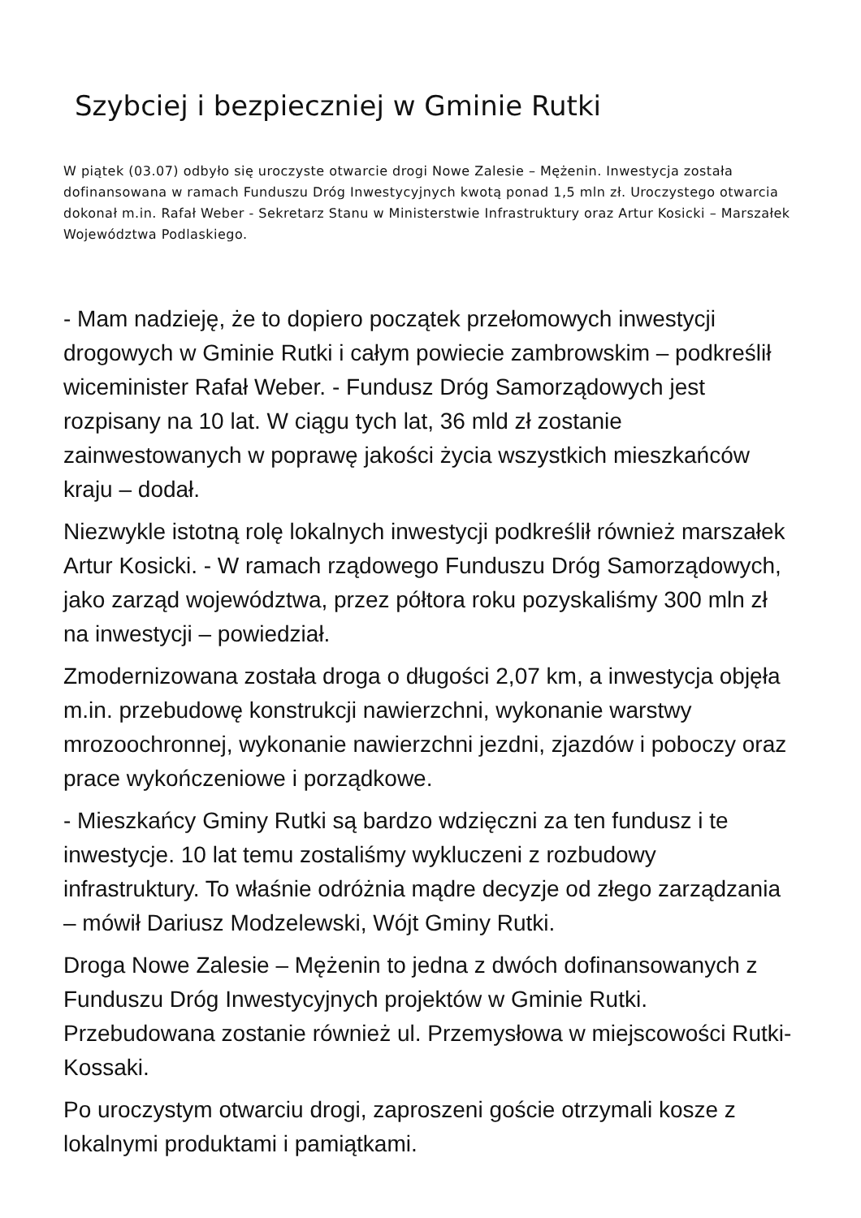Szybciej i bezpieczniej w Gminie Rutki
W piątek (03.07) odbyło się uroczyste otwarcie drogi Nowe Zalesie – Mężenin. Inwestycja została dofinansowana w ramach Funduszu Dróg Inwestycyjnych kwotą ponad 1,5 mln zł. Uroczystego otwarcia dokonał m.in. Rafał Weber - Sekretarz Stanu w Ministerstwie Infrastruktury oraz Artur Kosicki – Marszałek Województwa Podlaskiego.
- Mam nadzieję, że to dopiero początek przełomowych inwestycji drogowych w Gminie Rutki i całym powiecie zambrowskim – podkreślił wiceminister Rafał Weber. - Fundusz Dróg Samorządowych jest rozpisany na 10 lat. W ciągu tych lat, 36 mld zł zostanie zainwestowanych w poprawę jakości życia wszystkich mieszkańców kraju – dodał.
Niezwykle istotną rolę lokalnych inwestycji podkreślił również marszałek Artur Kosicki. - W ramach rządowego Funduszu Dróg Samorządowych, jako zarząd województwa, przez półtora roku pozyskaliśmy 300 mln zł na inwestycji – powiedział.
Zmodernizowana została droga o długości 2,07 km, a inwestycja objęła m.in. przebudowę konstrukcji nawierzchni, wykonanie warstwy mrozoochronnej, wykonanie nawierzchni jezdni, zjazdów i poboczy oraz prace wykończeniowe i porządkowe.
- Mieszkańcy Gminy Rutki są bardzo wdzięczni za ten fundusz i te inwestycje. 10 lat temu zostaliśmy wykluczeni z rozbudowy infrastruktury. To właśnie odróżnia mądre decyzje od złego zarządzania – mówił Dariusz Modzelewski, Wójt Gminy Rutki.
Droga Nowe Zalesie – Mężenin to jedna z dwóch dofinansowanych z Funduszu Dróg Inwestycyjnych projektów w Gminie Rutki. Przebudowana zostanie również ul. Przemysłowa w miejscowości Rutki-Kossaki.
Po uroczystym otwarciu drogi, zaproszeni goście otrzymali kosze z lokalnymi produktami i pamiątkami.